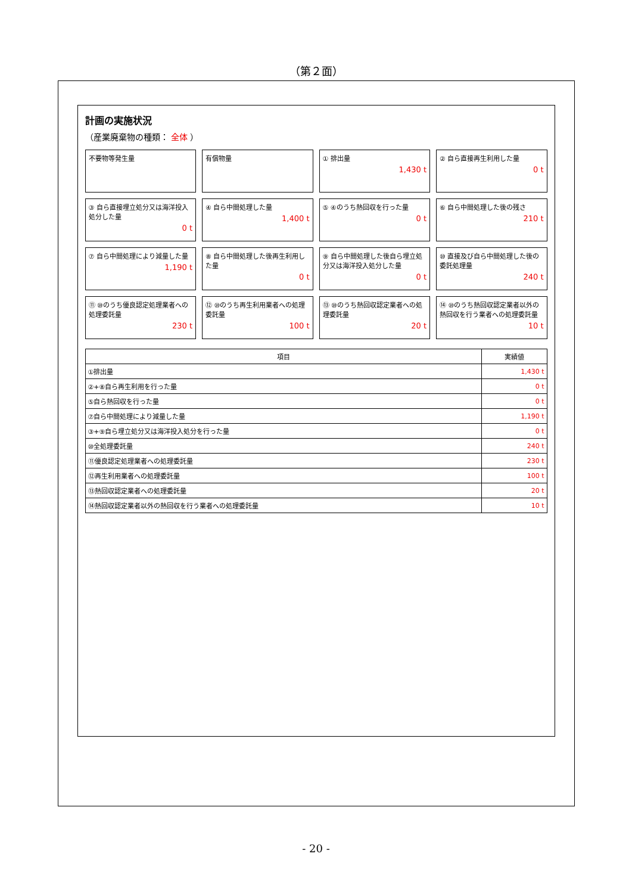（第２面）
計画の実施状況
（産業廃棄物の種類： 全体 ）
不要物等発生量
有償物量
① 排出量
1,430 t
② 自ら直接再生利用した量
0 t
③ 自ら直接埋立処分又は海洋投入処分した量
0 t
④ 自ら中間処理した量
1,400 t
⑤ ④のうち熱回収を行った量
0 t
⑥ 自ら中間処理した後の残さ
210 t
⑦ 自ら中間処理により減量した量
1,190 t
⑧ 自ら中間処理した後再生利用した量
0 t
⑨ 自ら中間処理した後自ら埋立処分又は海洋投入処分した量
0 t
⑩ 直接及び自ら中間処理した後の委託処理量
240 t
⑪ ⑩のうち優良認定処理業者への処理委託量
230 t
⑫ ⑩のうち再生利用業者への処理委託量
100 t
⑬ ⑩のうち熱回収認定業者への処理委託量
20 t
⑭ ⑩のうち熱回収認定業者以外の熱回収を行う業者への処理委託量
10 t
| 項目 | 実績値 |
| --- | --- |
| ①排出量 | 1,430 t |
| ②+⑧自ら再生利用を行った量 | 0 t |
| ⑤自ら熱回収を行った量 | 0 t |
| ⑦自ら中間処理により減量した量 | 1,190 t |
| ③+⑨自ら埋立処分又は海洋投入処分を行った量 | 0 t |
| ⑩全処理委託量 | 240 t |
| ⑪優良認定処理業者への処理委託量 | 230 t |
| ⑫再生利用業者への処理委託量 | 100 t |
| ⑬熱回収認定業者への処理委託量 | 20 t |
| ⑭熱回収認定業者以外の熱回収を行う業者への処理委託量 | 10 t |
- 20 -